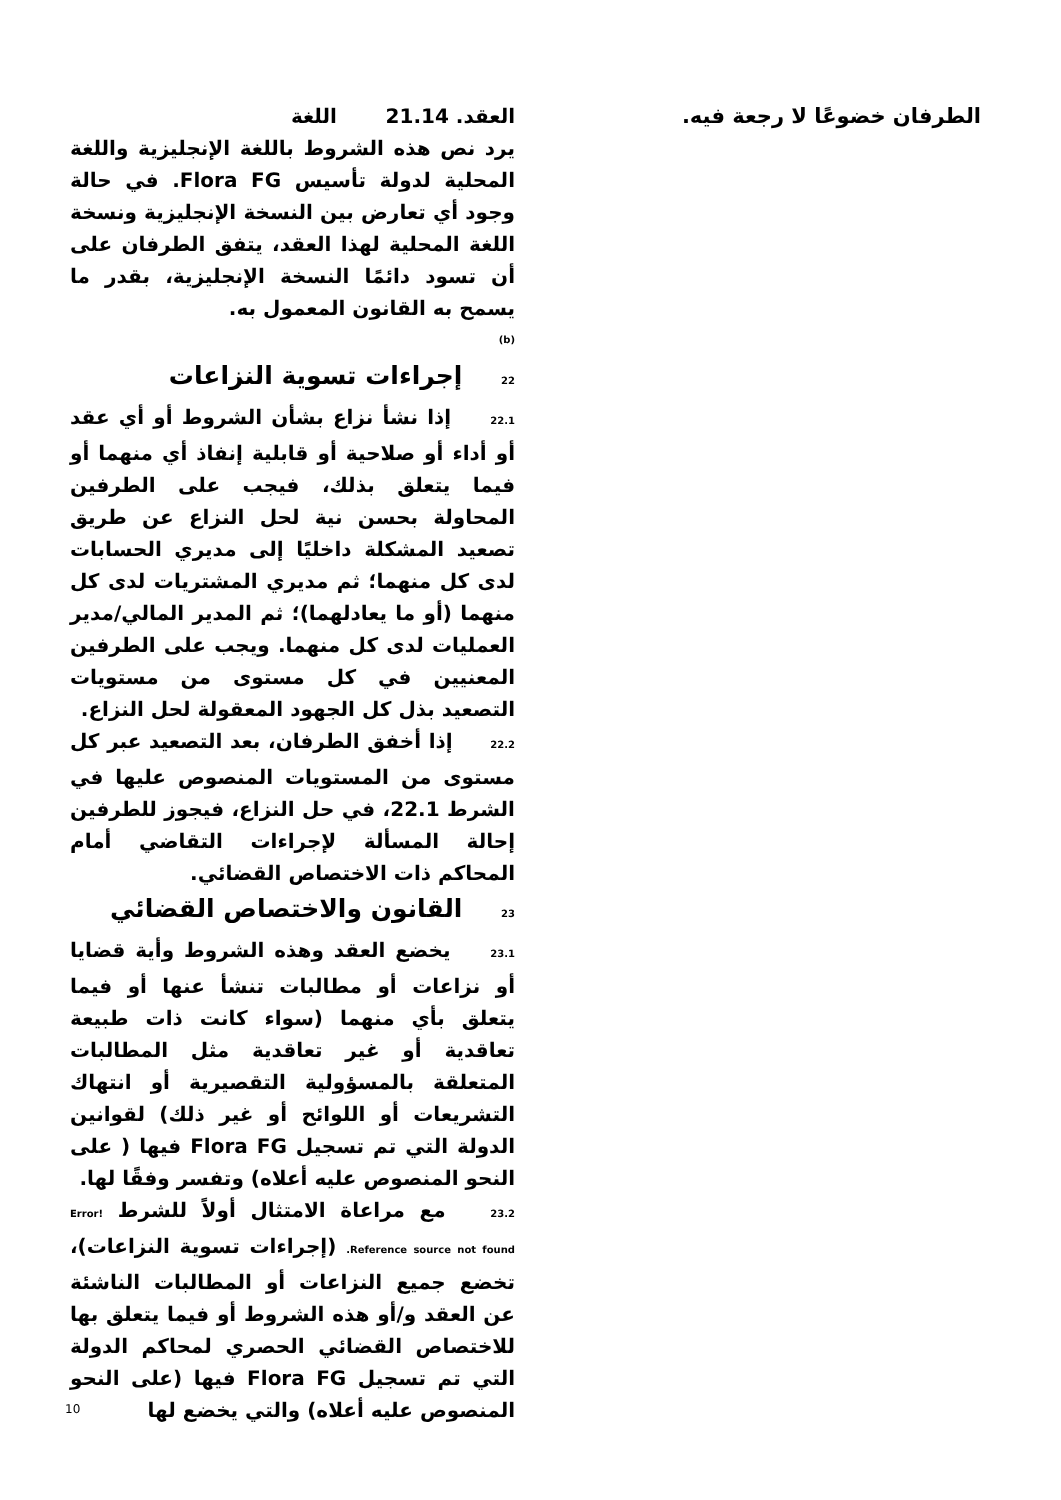الطرفان خضوعًا لا رجعة فيه.
العقد. 21.14 اللغة
يرد نص هذه الشروط باللغة الإنجليزية واللغة المحلية لدولة تأسيس Flora FG. في حالة وجود أي تعارض بين النسخة الإنجليزية ونسخة اللغة المحلية لهذا العقد، يتفق الطرفان على أن تسود دائمًا النسخة الإنجليزية، بقدر ما يسمح به القانون المعمول به.
(b)
22 إجراءات تسوية النزاعات
22.1 إذا نشأ نزاع بشأن الشروط أو أي عقد أو أداء أو صلاحية أو قابلية إنفاذ أي منهما أو فيما يتعلق بذلك، فيجب على الطرفين المحاولة بحسن نية لحل النزاع عن طريق تصعيد المشكلة داخليًا إلى مديري الحسابات لدى كل منهما؛ ثم مديري المشتريات لدى كل منهما (أو ما يعادلهما)؛ ثم المدير المالي/مدير العمليات لدى كل منهما. ويجب على الطرفين المعنيين في كل مستوى من مستويات التصعيد بذل كل الجهود المعقولة لحل النزاع.
22.2 إذا أخفق الطرفان، بعد التصعيد عبر كل مستوى من المستويات المنصوص عليها في الشرط 22.1، في حل النزاع، فيجوز للطرفين إحالة المسألة لإجراءات التقاضي أمام المحاكم ذات الاختصاص القضائي.
23 القانون والاختصاص القضائي
23.1 يخضع العقد وهذه الشروط وأية قضايا أو نزاعات أو مطالبات تنشأ عنها أو فيما يتعلق بأي منهما (سواء كانت ذات طبيعة تعاقدية أو غير تعاقدية مثل المطالبات المتعلقة بالمسؤولية التقصيرية أو انتهاك التشريعات أو اللوائح أو غير ذلك) لقوانين الدولة التي تم تسجيل Flora FG فيها ( على النحو المنصوص عليه أعلاه) وتفسر وفقًا لها.
23.2 مع مراعاة الامتثال أولاً للشرط Error! Reference source not found. (إجراءات تسوية النزاعات)، تخضع جميع النزاعات أو المطالبات الناشئة عن العقد و/أو هذه الشروط أو فيما يتعلق بها للاختصاص القضائي الحصري لمحاكم الدولة التي تم تسجيل Flora FG فيها (على النحو المنصوص عليه أعلاه) والتي يخضع لها
10